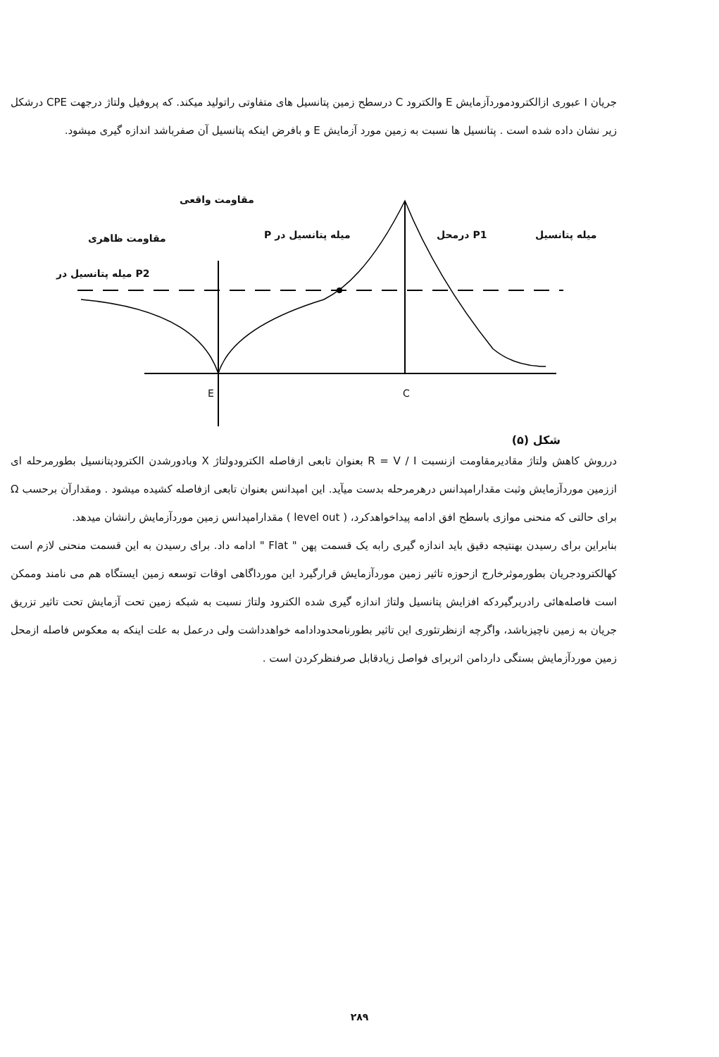جریان I عبوری ازالکترودموردآزمایش E والکترود C درسطح زمین پتانسیل های متفاوتی راتولید میکند. که پروفیل ولتاژ درجهت CPE درشکل زیر نشان داده شده است . پتانسیل ها نسبت به زمین مورد آزمایش E و بافرض اینکه پتانسیل آن صفرباشد اندازه گیری میشود.
مقاومت واقعی
مقاومت ظاهری
P2 میله پتانسیل در
میله پتانسیل در P P1 درمحل میله پتانسیل
E C
شکل (۵)
درروش کاهش ولتاژ مقادیرمقاومت ازنسبت R = V / I بعنوان تابعی ازفاصله الکترودولتاژ X وبادورشدن الکترودپتانسیل بطورمرحله ای اززمین موردآزمایش وثبت مقدارامپدانس درهرمرحله بدست میآید. این امپدانس بعنوان تابعی ازفاصله کشیده میشود . ومقدارآن برحسب Ω برای حالتی که منحنی موازی باسطح افق ادامه پیداخواهدکرد، ( level out ) مقدارامپدانس زمین موردآزمایش رانشان میدهد.
بنابراین برای رسیدن بهنتیجه دقیق باید اندازه گیری رابه یک قسمت پهن " Flat " ادامه داد. برای رسیدن به این قسمت منحنی لازم است کهالکترودجریان بطورموثرخارج ازحوزه تاثیر زمین موردآزمایش قرارگیرد این مورداگاهی اوقات توسعه زمین ایستگاه هم می نامند وممکن است فاصله‌هائی رادربرگیردکه افزایش پتانسیل ولتاژ اندازه گیری شده الکترود ولتاژ نسبت به شبکه زمین تحت آزمایش تحت تاثیر تزریق جریان به زمین ناچیزباشد، واگرچه ازنظرتئوری این تاثیر بطورنامحدودادامه خواهدداشت ولی درعمل به علت اینکه به معکوس فاصله ازمحل زمین موردآزمایش بستگی داردامن اثربرای فواصل زیادقابل صرفنظرکردن است .
۲۸۹